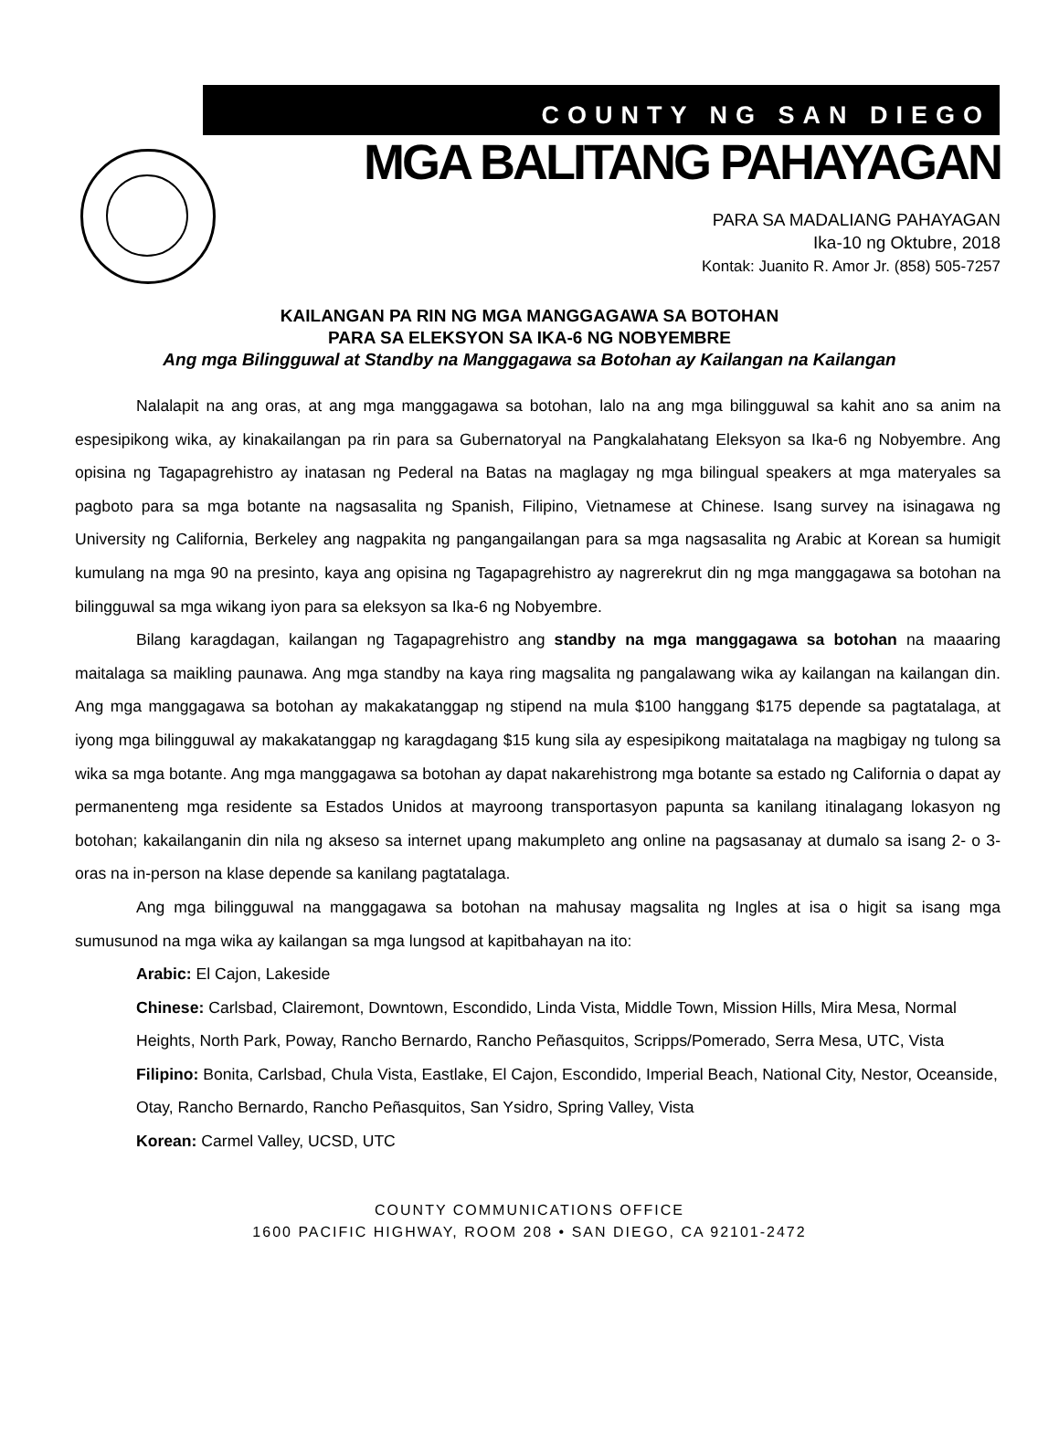COUNTY NG SAN DIEGO
MGA BALITANG PAHAYAGAN
PARA SA MADALIANG PAHAYAGAN
Ika-10 ng Oktubre, 2018
Kontak: Juanito R. Amor Jr. (858) 505-7257
KAILANGAN PA RIN NG MGA MANGGAGAWA SA BOTOHAN
PARA SA ELEKSYON SA IKA-6 NG NOBYEMBRE
Ang mga Bilingguwal at Standby na Manggagawa sa Botohan ay Kailangan na Kailangan
Nalalapit na ang oras, at ang mga manggagawa sa botohan, lalo na ang mga bilingguwal sa kahit ano sa anim na espesipikong wika, ay kinakailangan pa rin para sa Gubernatoryal na Pangkalahatang Eleksyon sa Ika-6 ng Nobyembre. Ang opisina ng Tagapagrehistro ay inatasan ng Pederal na Batas na maglagay ng mga bilingual speakers at mga materyales sa pagboto para sa mga botante na nagsasalita ng Spanish, Filipino, Vietnamese at Chinese. Isang survey na isinagawa ng University ng California, Berkeley ang nagpakita ng pangangailangan para sa mga nagsasalita ng Arabic at Korean sa humigit kumulang na mga 90 na presinto, kaya ang opisina ng Tagapagrehistro ay nagrerekrut din ng mga manggagawa sa botohan na bilingguwal sa mga wikang iyon para sa eleksyon sa Ika-6 ng Nobyembre.
Bilang karagdagan, kailangan ng Tagapagrehistro ang standby na mga manggagawa sa botohan na maaaring maitalaga sa maikling paunawa. Ang mga standby na kaya ring magsalita ng pangalawang wika ay kailangan na kailangan din. Ang mga manggagawa sa botohan ay makakatanggap ng stipend na mula $100 hanggang $175 depende sa pagtatalaga, at iyong mga bilingguwal ay makakatanggap ng karagdagang $15 kung sila ay espesipikong maitatalaga na magbigay ng tulong sa wika sa mga botante. Ang mga manggagawa sa botohan ay dapat nakarehistrong mga botante sa estado ng California o dapat ay permanenteng mga residente sa Estados Unidos at mayroong transportasyon papunta sa kanilang itinalagang lokasyon ng botohan; kakailanganin din nila ng akseso sa internet upang makumpleto ang online na pagsasanay at dumalo sa isang 2- o 3-oras na in-person na klase depende sa kanilang pagtatalaga.
Ang mga bilingguwal na manggagawa sa botohan na mahusay magsalita ng Ingles at isa o higit sa isang mga sumusunod na mga wika ay kailangan sa mga lungsod at kapitbahayan na ito:
Arabic: El Cajon, Lakeside
Chinese: Carlsbad, Clairemont, Downtown, Escondido, Linda Vista, Middle Town, Mission Hills, Mira Mesa, Normal Heights, North Park, Poway, Rancho Bernardo, Rancho Peñasquitos, Scripps/Pomerado, Serra Mesa, UTC, Vista
Filipino: Bonita, Carlsbad, Chula Vista, Eastlake, El Cajon, Escondido, Imperial Beach, National City, Nestor, Oceanside, Otay, Rancho Bernardo, Rancho Peñasquitos, San Ysidro, Spring Valley, Vista
Korean: Carmel Valley, UCSD, UTC
COUNTY COMMUNICATIONS OFFICE
1600 PACIFIC HIGHWAY, ROOM 208 • SAN DIEGO, CA 92101-2472